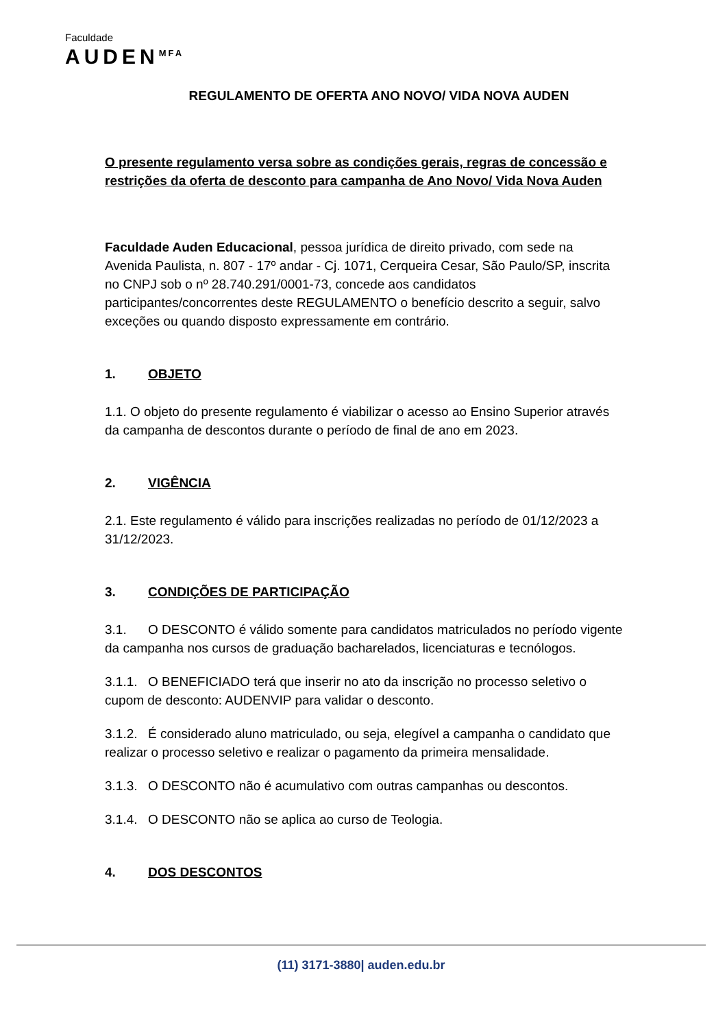Faculdade
AUDEN<sup>MFA</sup>
REGULAMENTO DE OFERTA ANO NOVO/ VIDA NOVA AUDEN
O presente regulamento versa sobre as condições gerais, regras de concessão e restrições da oferta de desconto para campanha de Ano Novo/ Vida Nova Auden
Faculdade Auden Educacional, pessoa jurídica de direito privado, com sede na Avenida Paulista, n. 807 - 17º andar - Cj. 1071, Cerqueira Cesar, São Paulo/SP, inscrita no CNPJ sob o nº 28.740.291/0001-73, concede aos candidatos participantes/concorrentes deste REGULAMENTO o benefício descrito a seguir, salvo exceções ou quando disposto expressamente em contrário.
1. OBJETO
1.1. O objeto do presente regulamento é viabilizar o acesso ao Ensino Superior através da campanha de descontos durante o período de final de ano em 2023.
2. VIGÊNCIA
2.1. Este regulamento é válido para inscrições realizadas no período de 01/12/2023 a 31/12/2023.
3. CONDIÇÕES DE PARTICIPAÇÃO
3.1. O DESCONTO é válido somente para candidatos matriculados no período vigente da campanha nos cursos de graduação bacharelados, licenciaturas e tecnólogos.
3.1.1. O BENEFICIADO terá que inserir no ato da inscrição no processo seletivo o cupom de desconto: AUDENVIP para validar o desconto.
3.1.2. É considerado aluno matriculado, ou seja, elegível a campanha o candidato que realizar o processo seletivo e realizar o pagamento da primeira mensalidade.
3.1.3. O DESCONTO não é acumulativo com outras campanhas ou descontos.
3.1.4. O DESCONTO não se aplica ao curso de Teologia.
4. DOS DESCONTOS
(11) 3171-3880| auden.edu.br